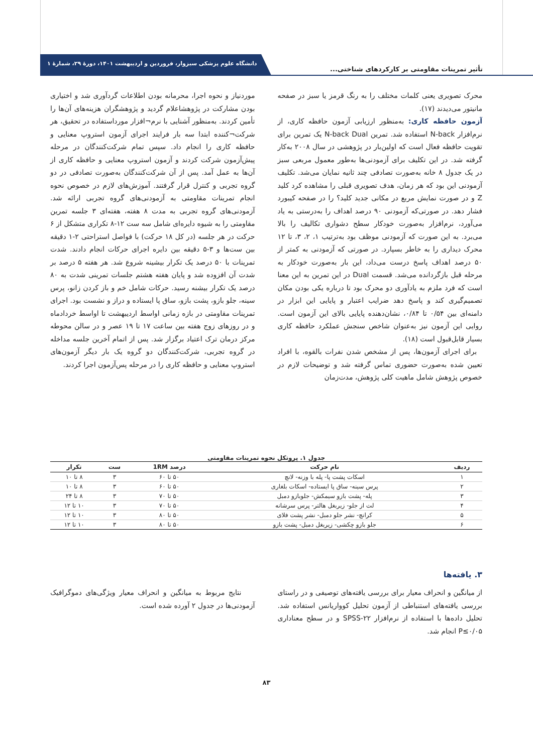تأثیر تمرینات مقاومتی بر کارکردهای شناختی...
دانشگاه علوم پزشکی سبزوار، فروردین و اردیبهشت ۱۴۰۱، دورهٔ ۲۹، شمارهٔ ۱
محرک تصویری یعنی کلمات مختلف را به رنگ قرمز یا سبز در صفحه مانیتور می‌دیدند (۱۷).
آزمون حافظه کاری: به‌منظور ارزیابی آزمون حافظه کاری، از نرم‌افزار N-back استفاده شد. تمرین N-back Dual یک تمرین برای تقویت حافظه فعال است که اولین‌بار در پژوهشی در سال ۲۰۰۸ به‌کار گرفته شد. در این تکلیف برای آزمودنی‌ها به‌طور معمول مربعی سبز در یک جدول ۸ خانه به‌صورت تصادفی چند ثانیه نمایان می‌شد. تکلیف آزمودنی این بود که هر زمان، هدف تصویری قبلی را مشاهده کرد کلید Z و در صورت نمایش مربع در مکانی جدید کلید؟ را در صفحه کیبورد فشار دهد. در صورتی‌که آزمودنی ۹۰ درصد اهداف را به‌درستی به یاد می‌آورد، نرم‌افزار به‌صورت خودکار سطح دشواری تکالیف را بالا می‌برد. به این صورت که آزمودنی موظف بود به‌ترتیب ۱، ۲، ۳، تا ۱۲ محرک دیداری را به خاطر بسپارد. در صورتی که آزمودنی به کمتر از ۵۰ درصد اهداف پاسخ درست می‌داد، این بار به‌صورت خودکار به مرحله قبل بازگردانده می‌شد. قسمت Dual در این تمرین به این معنا است که فرد ملزم به یادآوری دو محرک بود تا درباره یکی بودن مکان تصمیم‌گیری کند و پاسخ دهد ضرایب اعتبار و پایایی این ابزار در دامنه‌ای بین ۰/۵۴ تا ۰/۸۴، نشان‌دهنده پایایی بالای این آزمون است. روایی این آزمون نیز به‌عنوان شاخص سنجش عملکرد حافظه کاری بسیار قابل‌قبول است (۱۸).
برای اجرای آزمون‌ها، پس از مشخص شدن نفرات بالقوه، با افراد تعیین شده به‌صورت حضوری تماس گرفته شد و توضیحات لازم در خصوص پژوهش شامل ماهیت کلی پژوهش، مدت‌زمان
موردنیاز و نحوه اجرا، محرمانه بودن اطلاعات گردآوری شد و اختیاری بودن مشارکت در پژوهشاعلام گردید و پژوهشگران هزینه‌های آن‌ها را تأمین کردند. به‌منظور آشنایی با نرم¬افزار مورداستفاده در تحقیق، هر شرکت¬کننده ابتدا سه بار فرایند اجرای آزمون استروپ معنایی و حافظه کاری را انجام داد. سپس تمام شرکت‌کنندگان در مرحله پیش‌آزمون شرکت کردند و آزمون استروپ معنایی و حافظه کاری از آن‌ها به عمل آمد. پس از آن شرکت‌کنندگان به‌صورت تصادفی در دو گروه تجربی و کنترل قرار گرفتند. آموزش‌های لازم در خصوص نحوه انجام تمرینات مقاومتی به آزمودنی‌های گروه تجربی ارائه شد. آزمودنی‌های گروه تجربی به مدت ۸ هفته، هفته‌ای ۳ جلسه تمرین مقاومتی را به شیوه دایره‌ای شامل سه ست ۱۲-۸ تکراری متشکل از ۶ حرکت در هر جلسه (در کل ۱۸ حرکت) با فواصل استراحتی ۲-۱ دقیقه بین ست‌ها و ۳-۵ دقیقه بین دایره اجرای حرکات انجام دادند. شدت تمرینات با ۵۰ درصد یک تکرار بیشینه شروع شد. هر هفته ۵ درصد بر شدت آن افزوده شد و پایان هفته هشتم جلسات تمرینی شدت به ۸۰ درصد یک تکرار بیشنه رسید. حرکات شامل خم و باز کردن زانو، پرس سینه، جلو بازو، پشت بازو، ساق پا ایستاده و دراز و نشست بود. اجرای تمرینات مقاومتی در بازه زمانی اواسط اردیبهشت تا اواسط خردادماه و در روزهای زوج هفته بین ساعت ۱۷ تا ۱۹ عصر و در سالن محوطه مرکز درمان ترک اعتیاد برگزار شد. پس از اتمام آخرین جلسه مداخله در گروه تجربی، شرکت‌کنندگان دو گروه یک بار دیگر آزمون‌های استروپ معنایی و حافظه کاری را در مرحله پس‌آزمون اجرا کردند.
جدول ۱. پروتکل نحوه تمرینات مقاومتی
| ردیف | نام حرکت | درصد 1RM | ست | تکرار |
| --- | --- | --- | --- | --- |
| ۱ | اسکات پشت پا- پله با وزنه- لانچ | ۵۰ تا ۶۰ | ۳ | ۸ تا ۱۰ |
| ۲ | پرس سینه- ساق پا ایستاده- اسکات بلغاری | ۵۰ تا ۶۰ | ۳ | ۸ تا ۱۰ |
| ۳ | پله- پشت بازو سیمکش- جلوبازو دمبل | ۵۰ تا ۷۰ | ۳ | ۸ تا ۲۴ |
| ۴ | لت از جلو- زیربغل هالتر- پرس سرشانه | ۵۰ تا ۷۰ | ۳ | ۱۰ تا ۱۲ |
| ۵ | کرانچ- نشر جلو دمبل- نشر پشت فلای | ۵۰ تا ۸۰ | ۳ | ۱۰ تا ۱۲ |
| ۶ | جلو بازو چکشی- زیربغل دمبل- پشت بازو | ۵۰ تا ۸۰ | ۳ | ۱۰ تا ۱۲ |
۳. یافته‌ها
از میانگین و انحراف معیار برای بررسی یافته‌های توصیفی و در راستای بررسی یافته‌های استنباطی از آزمون تحلیل کوواریانس استفاده شد. تحلیل داده‌ها با استفاده از نرم‌افزار SPSS-۲۲ و در سطح معناداری P≤۰/۰۵ انجام شد.
نتایج مربوط به میانگین و انحراف معیار ویژگی‌های دموگرافیک آزمودنی‌ها در جدول ۲ آورده شده است.
۸۳